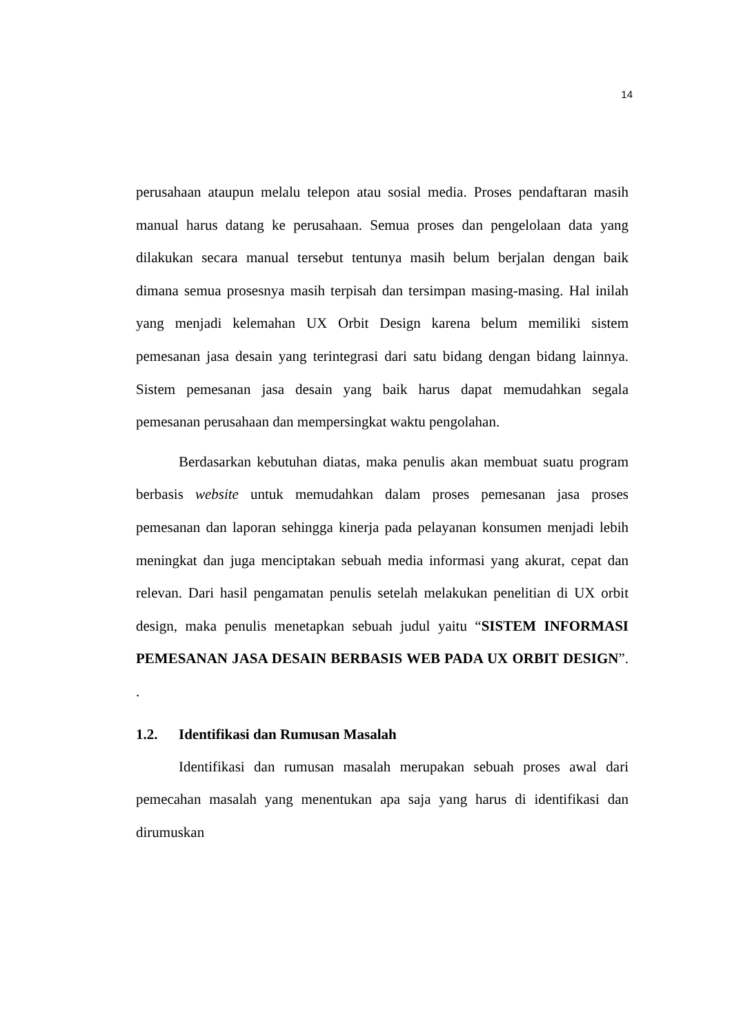14
perusahaan ataupun melalu telepon atau sosial media. Proses pendaftaran masih manual harus datang ke perusahaan. Semua proses dan pengelolaan data yang dilakukan secara manual tersebut tentunya masih belum berjalan dengan baik dimana semua prosesnya masih terpisah dan tersimpan masing-masing. Hal inilah yang menjadi kelemahan UX Orbit Design karena belum memiliki sistem pemesanan jasa desain yang terintegrasi dari satu bidang dengan bidang lainnya. Sistem pemesanan jasa desain yang baik harus dapat memudahkan segala pemesanan perusahaan dan mempersingkat waktu pengolahan.
Berdasarkan kebutuhan diatas, maka penulis akan membuat suatu program berbasis website untuk memudahkan dalam proses pemesanan jasa proses pemesanan dan laporan sehingga kinerja pada pelayanan konsumen menjadi lebih meningkat dan juga menciptakan sebuah media informasi yang akurat, cepat dan relevan. Dari hasil pengamatan penulis setelah melakukan penelitian di UX orbit design, maka penulis menetapkan sebuah judul yaitu “SISTEM INFORMASI PEMESANAN JASA DESAIN BERBASIS WEB PADA UX ORBIT DESIGN”. .
1.2. Identifikasi dan Rumusan Masalah
Identifikasi dan rumusan masalah merupakan sebuah proses awal dari pemecahan masalah yang menentukan apa saja yang harus di identifikasi dan dirumuskan